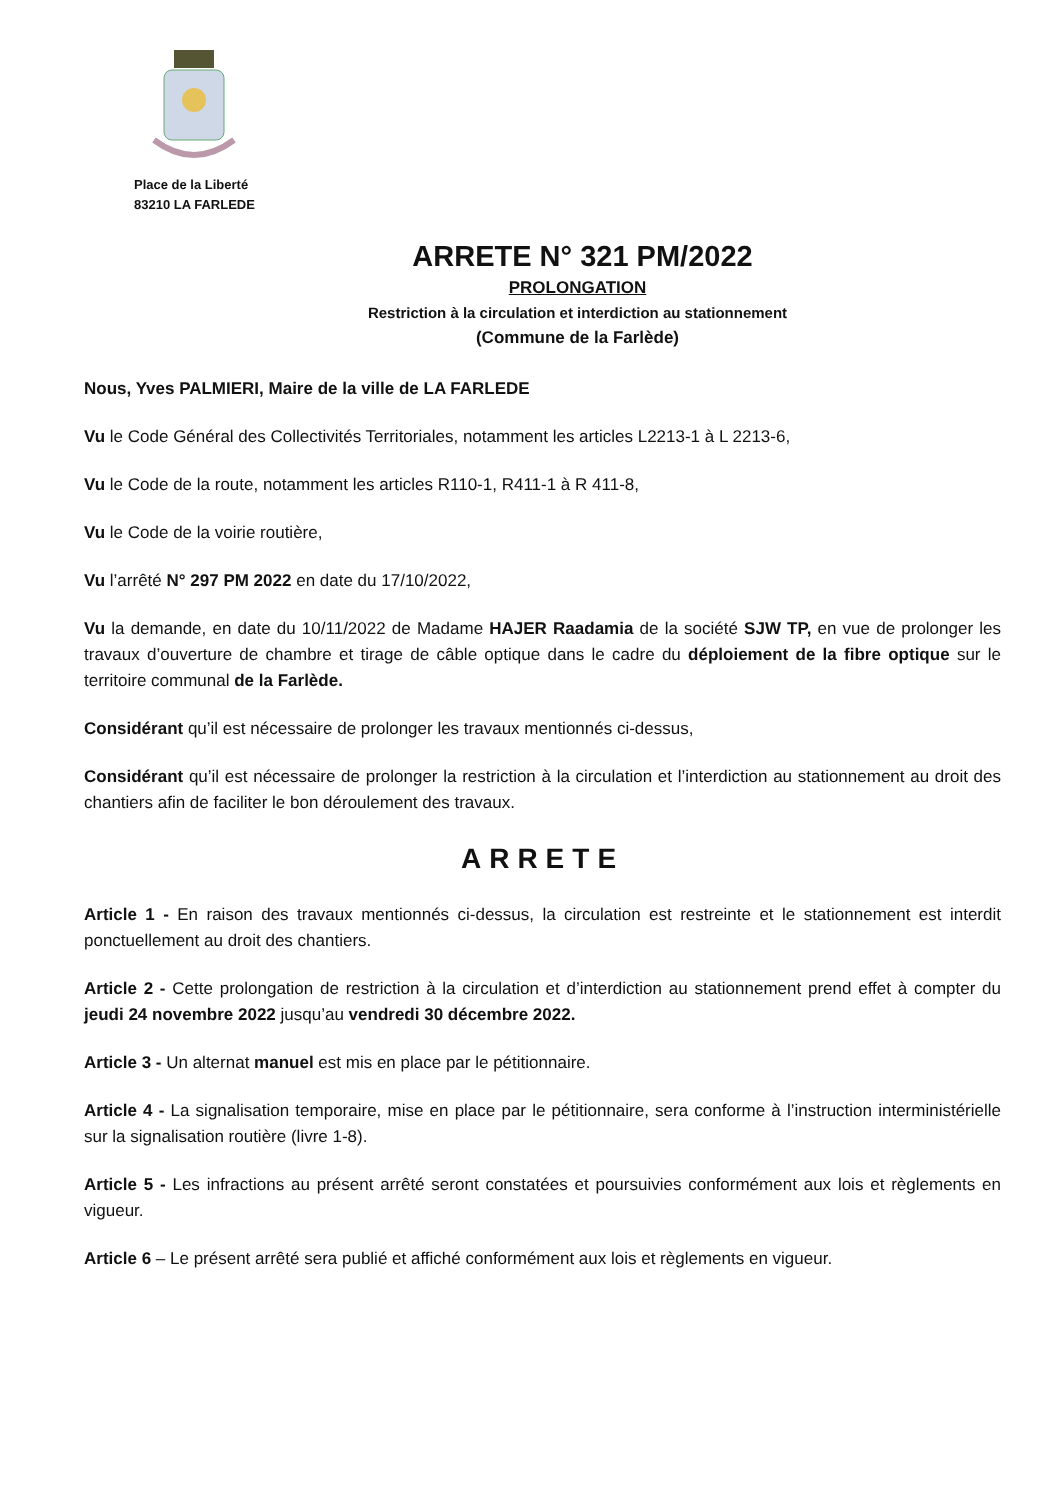Place de la Liberté
83210 LA FARLEDE
ARRETE N° 321 PM/2022
PROLONGATION
Restriction à la circulation et interdiction au stationnement
(Commune de la Farlède)
Nous, Yves PALMIERI, Maire de la ville de LA FARLEDE
Vu le Code Général des Collectivités Territoriales, notamment les articles L2213-1 à L 2213-6,
Vu le Code de la route, notamment les articles R110-1, R411-1 à R 411-8,
Vu le Code de la voirie routière,
Vu l’arrêté N° 297 PM 2022 en date du 17/10/2022,
Vu la demande, en date du 10/11/2022 de Madame HAJER Raadamia de la société SJW TP, en vue de prolonger les travaux d’ouverture de chambre et tirage de câble optique dans le cadre du déploiement de la fibre optique sur le territoire communal de la Farlède.
Considérant qu’il est nécessaire de prolonger les travaux mentionnés ci-dessus,
Considérant qu’il est nécessaire de prolonger la restriction à la circulation et l’interdiction au stationnement au droit des chantiers afin de faciliter le bon déroulement des travaux.
ARRETE
Article 1 - En raison des travaux mentionnés ci-dessus, la circulation est restreinte et le stationnement est interdit ponctuellement au droit des chantiers.
Article 2 - Cette prolongation de restriction à la circulation et d’interdiction au stationnement prend effet à compter du jeudi 24 novembre 2022 jusqu’au vendredi 30 décembre 2022.
Article 3 - Un alternat manuel est mis en place par le pétitionnaire.
Article 4 - La signalisation temporaire, mise en place par le pétitionnaire, sera conforme à l’instruction interministérielle sur la signalisation routière (livre 1-8).
Article 5 - Les infractions au présent arrêté seront constatées et poursuivies conformément aux lois et règlements en vigueur.
Article 6 – Le présent arrêté sera publié et affiché conformément aux lois et règlements en vigueur.